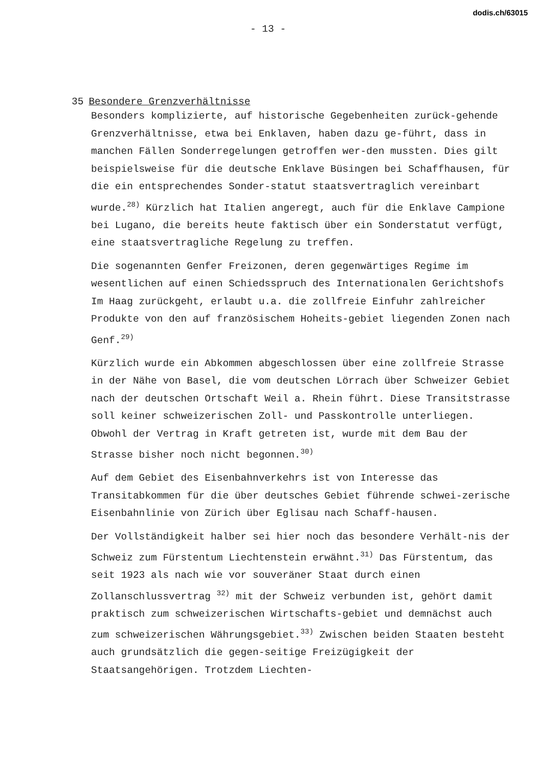dodis.ch/63015
- 13 -
35 Besondere Grenzverhältnisse
Besonders komplizierte, auf historische Gegebenheiten zurück-gehende Grenzverhältnisse, etwa bei Enklaven, haben dazu ge-führt, dass in manchen Fällen Sonderregelungen getroffen wer-den mussten. Dies gilt beispielsweise für die deutsche Enklave Büsingen bei Schaffhausen, für die ein entsprechendes Sonder-statut staatsvertraglich vereinbart wurde.<sup>28)</sup> Kürzlich hat Italien angeregt, auch für die Enklave Campione bei Lugano, die bereits heute faktisch über ein Sonderstatut verfügt, eine staatsvertragliche Regelung zu treffen.
Die sogenannten Genfer Freizonen, deren gegenwärtiges Regime im wesentlichen auf einen Schiedsspruch des Internationalen Gerichtshofs Im Haag zurückgeht, erlaubt u.a. die zollfreie Einfuhr zahlreicher Produkte von den auf französischem Hoheits-gebiet liegenden Zonen nach Genf.<sup>29)</sup>
Kürzlich wurde ein Abkommen abgeschlossen über eine zollfreie Strasse in der Nähe von Basel, die vom deutschen Lörrach über Schweizer Gebiet nach der deutschen Ortschaft Weil a. Rhein führt. Diese Transitstrasse soll keiner schweizerischen Zoll- und Passkontrolle unterliegen. Obwohl der Vertrag in Kraft getreten ist, wurde mit dem Bau der Strasse bisher noch nicht begonnen.<sup>30)</sup>
Auf dem Gebiet des Eisenbahnverkehrs ist von Interesse das Transitabkommen für die über deutsches Gebiet führende schwei-zerische Eisenbahnlinie von Zürich über Eglisau nach Schaff-hausen.
Der Vollständigkeit halber sei hier noch das besondere Verhält-nis der Schweiz zum Fürstentum Liechtenstein erwähnt.<sup>31)</sup> Das Fürstentum, das seit 1923 als nach wie vor souveräner Staat durch einen Zollanschlussvertrag <sup>32)</sup> mit der Schweiz verbunden ist, gehört damit praktisch zum schweizerischen Wirtschafts-gebiet und demnächst auch zum schweizerischen Währungsgebiet.<sup>33)</sup> Zwischen beiden Staaten besteht auch grundsätzlich die gegen-seitige Freizügigkeit der Staatsangehörigen. Trotzdem Liechten-